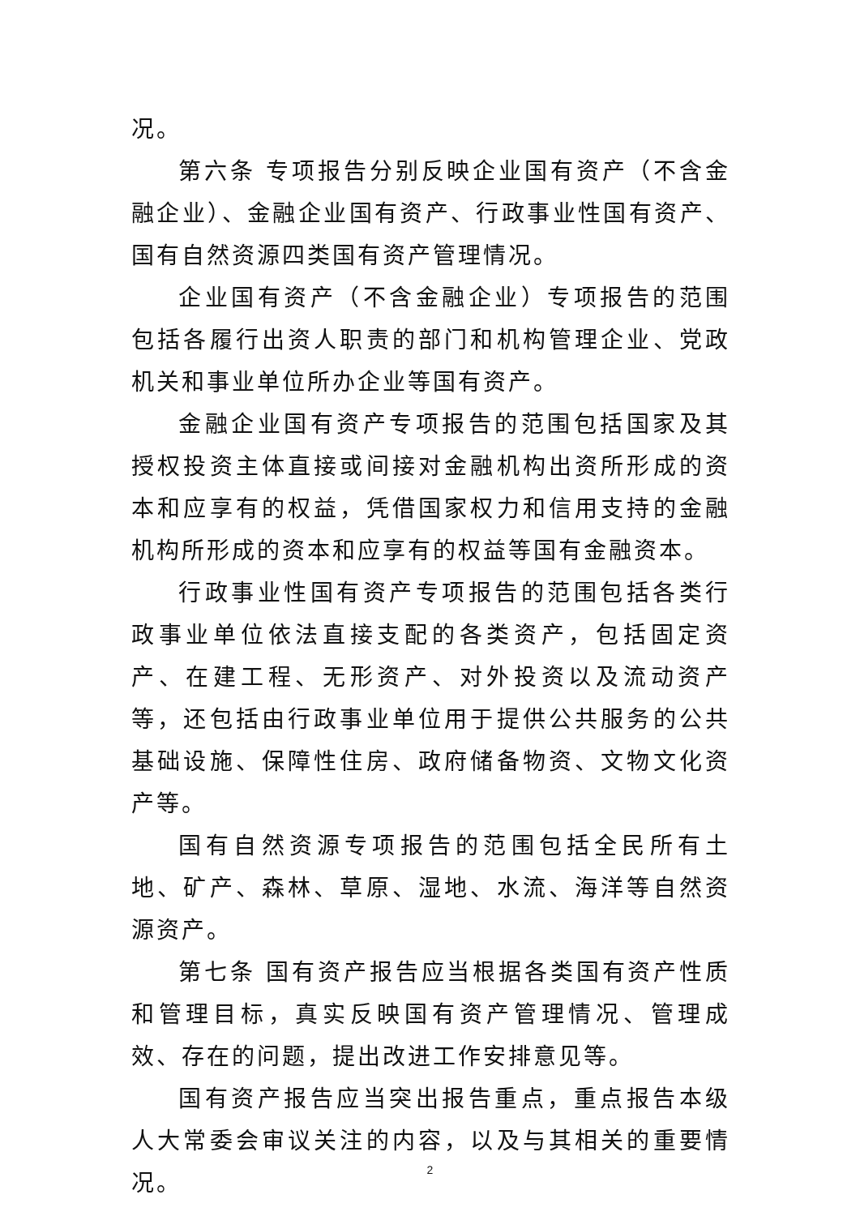况。
第六条 专项报告分别反映企业国有资产（不含金融企业）、金融企业国有资产、行政事业性国有资产、国有自然资源四类国有资产管理情况。
企业国有资产（不含金融企业）专项报告的范围包括各履行出资人职责的部门和机构管理企业、党政机关和事业单位所办企业等国有资产。
金融企业国有资产专项报告的范围包括国家及其授权投资主体直接或间接对金融机构出资所形成的资本和应享有的权益，凭借国家权力和信用支持的金融机构所形成的资本和应享有的权益等国有金融资本。
行政事业性国有资产专项报告的范围包括各类行政事业单位依法直接支配的各类资产，包括固定资产、在建工程、无形资产、对外投资以及流动资产等，还包括由行政事业单位用于提供公共服务的公共基础设施、保障性住房、政府储备物资、文物文化资产等。
国有自然资源专项报告的范围包括全民所有土地、矿产、森林、草原、湿地、水流、海洋等自然资源资产。
第七条 国有资产报告应当根据各类国有资产性质和管理目标，真实反映国有资产管理情况、管理成效、存在的问题，提出改进工作安排意见等。
国有资产报告应当突出报告重点，重点报告本级人大常委会审议关注的内容，以及与其相关的重要情况。
2